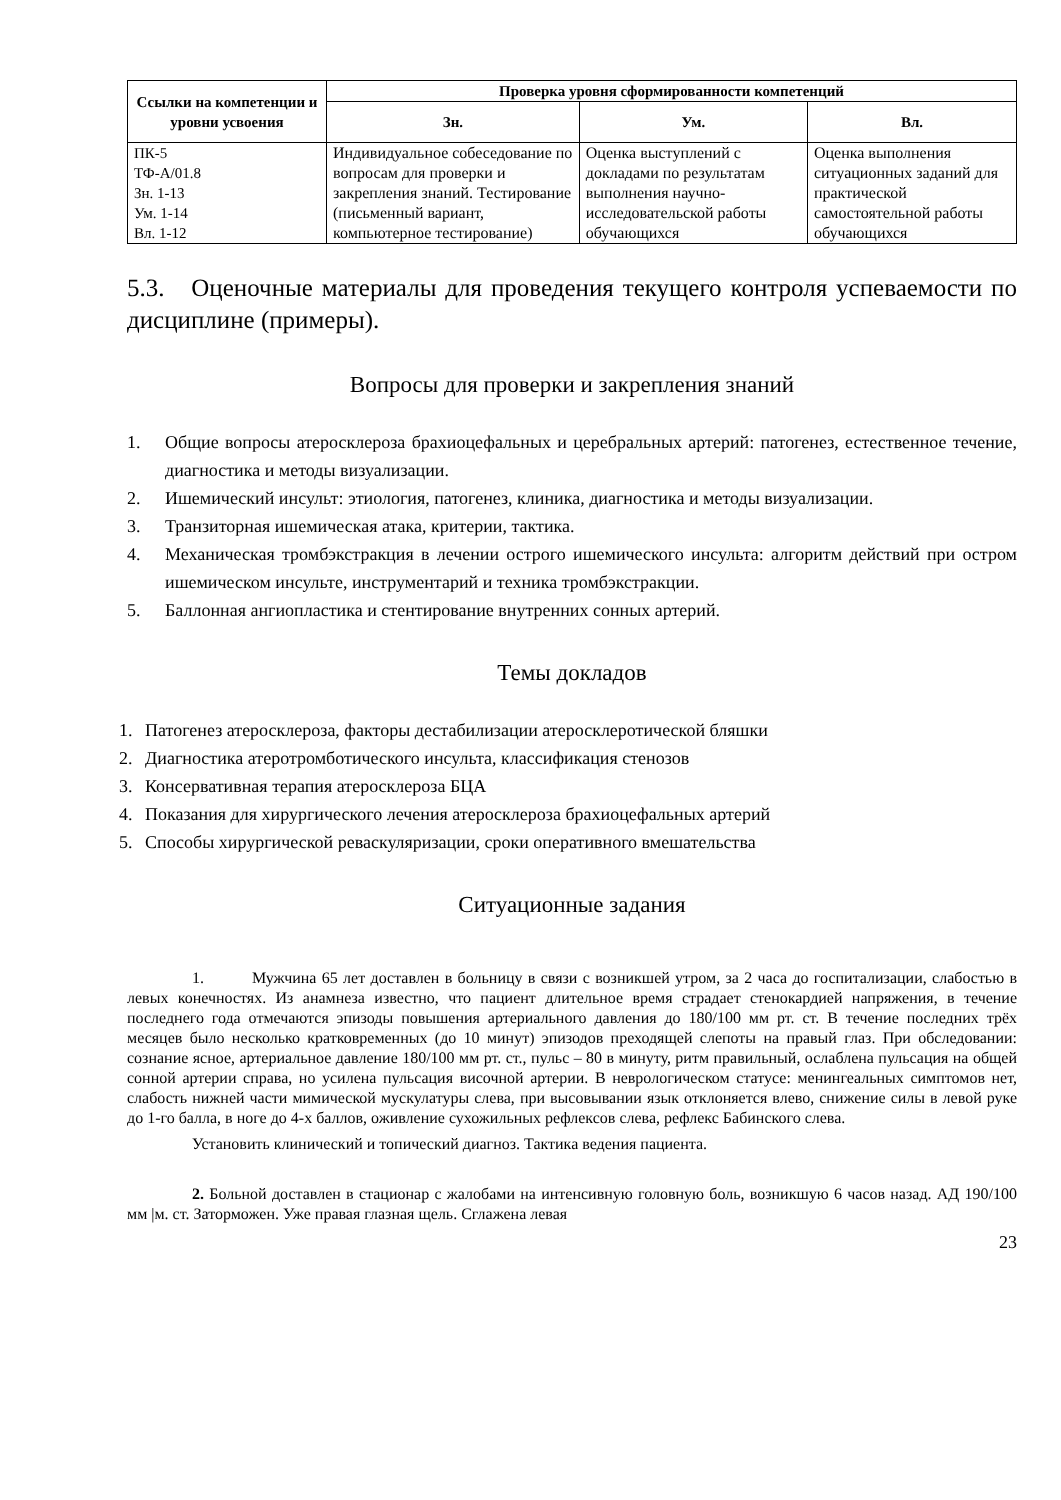| Ссылки на компетенции и уровни усвоения | Проверка уровня сформированности компетенций | | |
| --- | --- | --- | --- |
| | Зн. | Ум. | Вл. |
| ПК-5 ТФ-А/01.8 Зн. 1-13 Ум. 1-14 Вл. 1-12 | Индивидуальное собеседование по вопросам для проверки и закрепления знаний. Тестирование (письменный вариант, компьютерное тестирование) | Оценка выступлений с докладами по результатам выполнения научно-исследовательской работы обучающихся | Оценка выполнения ситуационных заданий для практической самостоятельной работы обучающихся |
5.3. Оценочные материалы для проведения текущего контроля успеваемости по дисциплине (примеры).
Вопросы для проверки и закрепления знаний
1. Общие вопросы атеросклероза брахиоцефальных и церебральных артерий: патогенез, естественное течение, диагностика и методы визуализации.
2. Ишемический инсульт: этиология, патогенез, клиника, диагностика и методы визуализации.
3. Транзиторная ишемическая атака, критерии, тактика.
4. Механическая тромбэкстракция в лечении острого ишемического инсульта: алгоритм действий при остром ишемическом инсульте, инструментарий и техника тромбэкстракции.
5. Баллонная ангиопластика и стентирование внутренних сонных артерий.
Темы докладов
1. Патогенез атеросклероза, факторы дестабилизации атеросклеротической бляшки
2. Диагностика атеротромботического инсульта, классификация стенозов
3. Консервативная терапия атеросклероза БЦА
4. Показания для хирургического лечения атеросклероза брахиоцефальных артерий
5. Способы хирургической реваскуляризации, сроки оперативного вмешательства
Ситуационные задания
1. Мужчина 65 лет доставлен в больницу в связи с возникшей утром, за 2 часа до госпитализации, слабостью в левых конечностях. Из анамнеза известно, что пациент длительное время страдает стенокардией напряжения, в течение последнего года отмечаются эпизоды повышения артериального давления до 180/100 мм рт. ст. В течение последних трёх месяцев было несколько кратковременных (до 10 минут) эпизодов преходящей слепоты на правый глаз. При обследовании: сознание ясное, артериальное давление 180/100 мм рт. ст., пульс – 80 в минуту, ритм правильный, ослаблена пульсация на общей сонной артерии справа, но усилена пульсация височной артерии. В неврологическом статусе: менингеальных симптомов нет, слабость нижней части мимической мускулатуры слева, при высовывании язык отклоняется влево, снижение силы в левой руке до 1-го балла, в ноге до 4-х баллов, оживление сухожильных рефлексов слева, рефлекс Бабинского слева.
Установить клинический и топический диагноз. Тактика ведения пациента.
2. Больной доставлен в стационар с жалобами на интенсивную головную боль, возникшую 6 часов назад. АД 190/100 мм |м. ст. Заторможен. Уже правая глазная щель. Сглажена левая
23